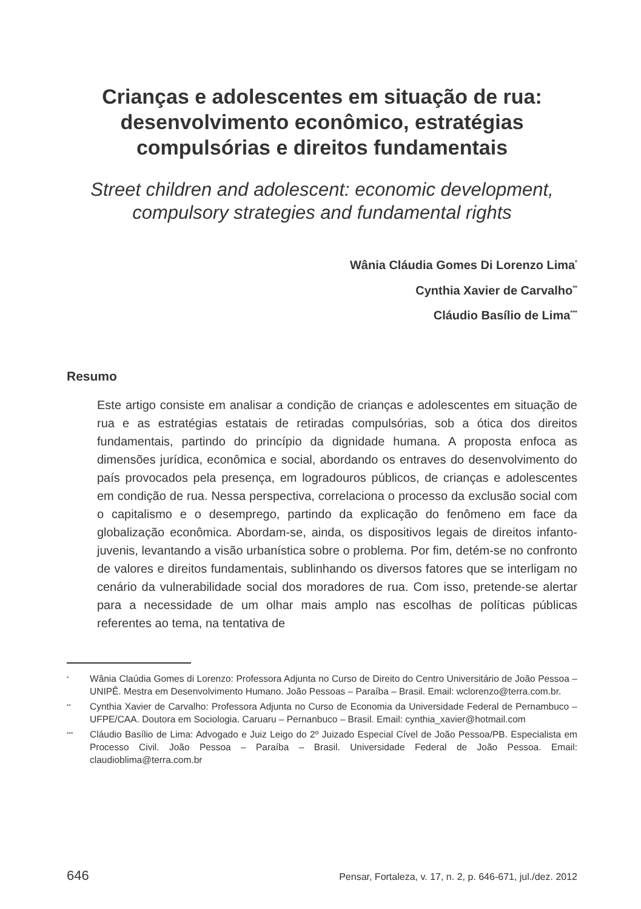Crianças e adolescentes em situação de rua: desenvolvimento econômico, estratégias compulsórias e direitos fundamentais
Street children and adolescent: economic development, compulsory strategies and fundamental rights
Wânia Cláudia Gomes Di Lorenzo Lima<sup>*</sup>
Cynthia Xavier de Carvalho<sup>**</sup>
Cláudio Basílio de Lima<sup>***</sup>
Resumo
Este artigo consiste em analisar a condição de crianças e adolescentes em situação de rua e as estratégias estatais de retiradas compulsórias, sob a ótica dos direitos fundamentais, partindo do princípio da dignidade humana. A proposta enfoca as dimensões jurídica, econômica e social, abordando os entraves do desenvolvimento do país provocados pela presença, em logradouros públicos, de crianças e adolescentes em condição de rua. Nessa perspectiva, correlaciona o processo da exclusão social com o capitalismo e o desemprego, partindo da explicação do fenômeno em face da globalização econômica. Abordam-se, ainda, os dispositivos legais de direitos infanto-juvenis, levantando a visão urbanística sobre o problema. Por fim, detém-se no confronto de valores e direitos fundamentais, sublinhando os diversos fatores que se interligam no cenário da vulnerabilidade social dos moradores de rua. Com isso, pretende-se alertar para a necessidade de um olhar mais amplo nas escolhas de políticas públicas referentes ao tema, na tentativa de
<sup>*</sup> Wânia Claúdia Gomes di Lorenzo: Professora Adjunta no Curso de Direito do Centro Universitário de João Pessoa – UNIPÊ. Mestra em Desenvolvimento Humano. João Pessoas – Paraíba – Brasil. Email: wclorenzo@terra.com.br.
<sup>**</sup> Cynthia Xavier de Carvalho: Professora Adjunta no Curso de Economia da Universidade Federal de Pernambuco – UFPE/CAA. Doutora em Sociologia. Caruaru – Pernanbuco – Brasil. Email: cynthia_xavier@hotmail.com
<sup>***</sup> Cláudio Basílio de Lima: Advogado e Juiz Leigo do 2º Juizado Especial Cível de João Pessoa/PB. Especialista em Processo Civil. João Pessoa – Paraíba – Brasil. Universidade Federal de João Pessoa. Email: claudioblima@terra.com.br
646 Pensar, Fortaleza, v. 17, n. 2, p. 646-671, jul./dez. 2012